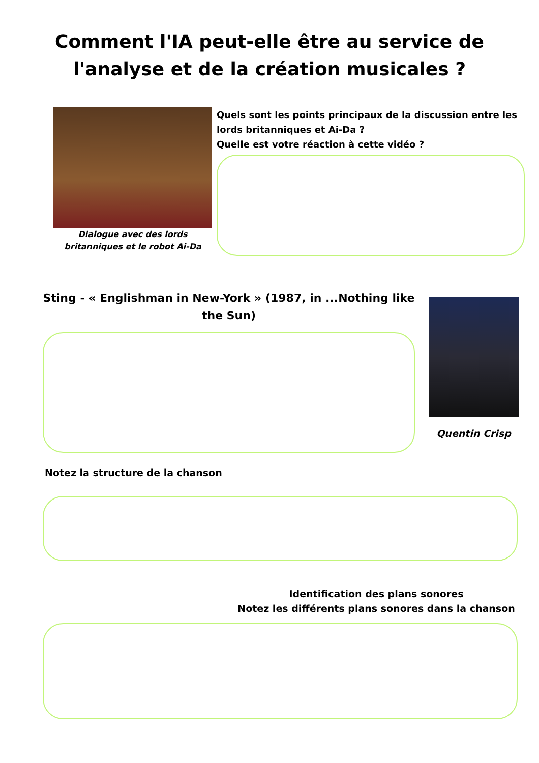Comment l'IA peut-elle être au service de
l'analyse et de la création musicales ?
Dialogue avec des lords
britanniques et le robot Ai-Da
Quels sont les points principaux de la discussion entre les lords britanniques et Ai-Da ?
Quelle est votre réaction à cette vidéo ?
Sting - « Englishman in New-York » (1987, in ...Nothing like the Sun)
Quentin Crisp
Notez la structure de la chanson
Identification des plans sonores
Notez les différents plans sonores dans la chanson